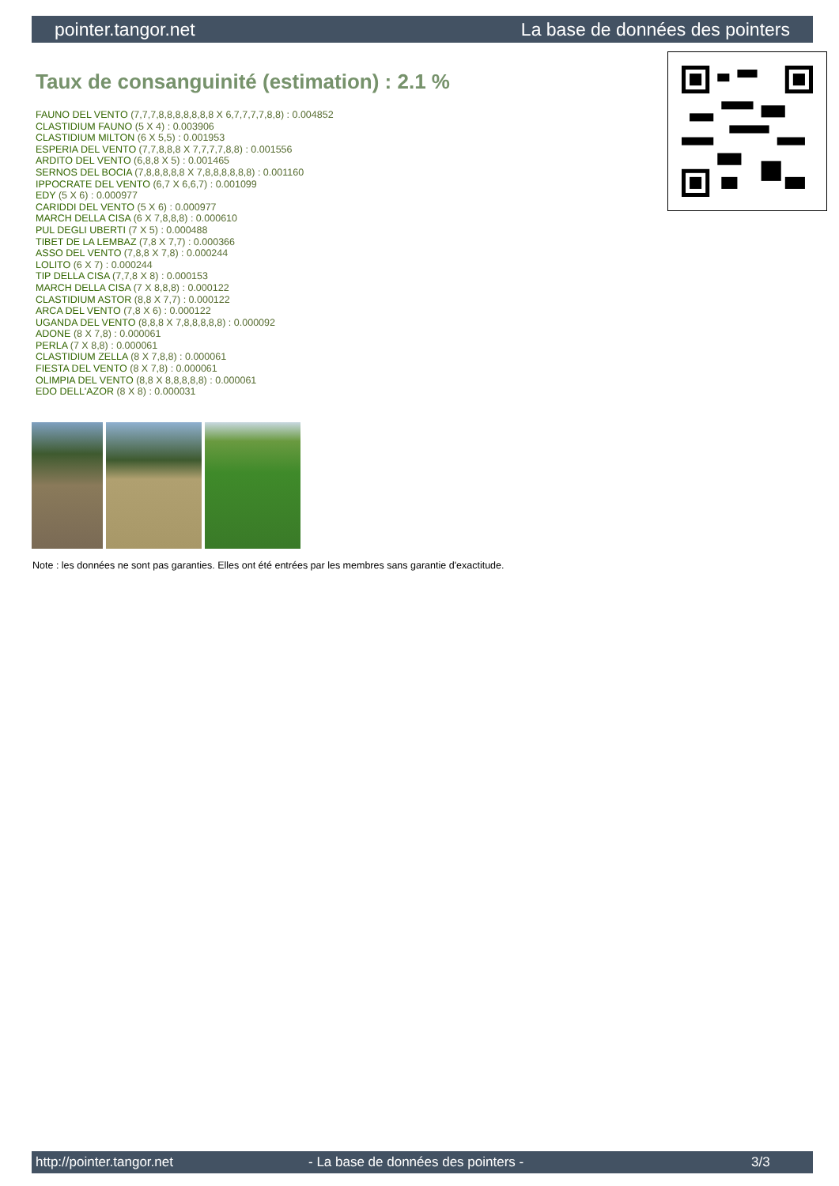pointer.tangor.net La base de données des pointers
Taux de consanguinité (estimation) : 2.1 %
FAUNO DEL VENTO (7,7,7,8,8,8,8,8,8,8 X 6,7,7,7,7,8,8) : 0.004852
CLASTIDIUM FAUNO (5 X 4) : 0.003906
CLASTIDIUM MILTON (6 X 5,5) : 0.001953
ESPERIA DEL VENTO (7,7,8,8,8 X 7,7,7,7,8,8) : 0.001556
ARDITO DEL VENTO (6,8,8 X 5) : 0.001465
SERNOS DEL BOCIA (7,8,8,8,8,8 X 7,8,8,8,8,8,8) : 0.001160
IPPOCRATE DEL VENTO (6,7 X 6,6,7) : 0.001099
EDY (5 X 6) : 0.000977
CARIDDI DEL VENTO (5 X 6) : 0.000977
MARCH DELLA CISA (6 X 7,8,8,8) : 0.000610
PUL DEGLI UBERTI (7 X 5) : 0.000488
TIBET DE LA LEMBAZ (7,8 X 7,7) : 0.000366
ASSO DEL VENTO (7,8,8 X 7,8) : 0.000244
LOLITO (6 X 7) : 0.000244
TIP DELLA CISA (7,7,8 X 8) : 0.000153
MARCH DELLA CISA (7 X 8,8,8) : 0.000122
CLASTIDIUM ASTOR (8,8 X 7,7) : 0.000122
ARCA DEL VENTO (7,8 X 6) : 0.000122
UGANDA DEL VENTO (8,8,8 X 7,8,8,8,8,8) : 0.000092
ADONE (8 X 7,8) : 0.000061
PERLA (7 X 8,8) : 0.000061
CLASTIDIUM ZELLA (8 X 7,8,8) : 0.000061
FIESTA DEL VENTO (8 X 7,8) : 0.000061
OLIMPIA DEL VENTO (8,8 X 8,8,8,8,8) : 0.000061
EDO DELL'AZOR (8 X 8) : 0.000031
Note : les données ne sont pas garanties. Elles ont été entrées par les membres sans garantie d'exactitude.
http://pointer.tangor.net - La base de données des pointers - 3/3